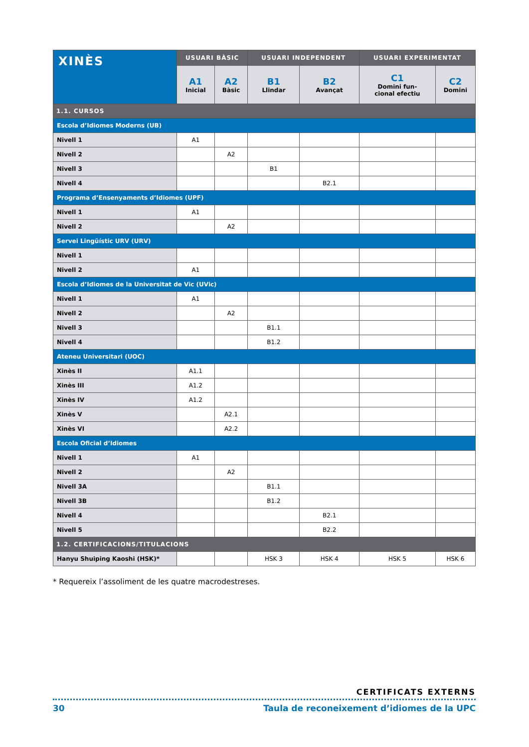| XINÈS | USUARI BÀSIC | | USUARI INDEPENDENT | | USUARI EXPERIMENTAT | |
| --- | --- | --- | --- | --- | --- | --- |
| | A1 Inicial | A2 Bàsic | B1 Llindar | B2 Avançat | C1 Domini fun- cional efectiu | C2 Domini |
| 1.1. CURSOS | | | | | | |
| Escola d’Idiomes Moderns (UB) | | | | | | |
| Nivell 1 | A1 | | | | | |
| Nivell 2 | | A2 | | | | |
| Nivell 3 | | | B1 | | | |
| Nivell 4 | | | | B2.1 | | |
| Programa d’Ensenyaments d’Idiomes (UPF) | | | | | | |
| Nivell 1 | A1 | | | | | |
| Nivell 2 | | A2 | | | | |
| Servei Lingüístic URV (URV) | | | | | | |
| Nivell 1 | | | | | | |
| Nivell 2 | A1 | | | | | |
| Escola d’Idiomes de la Universitat de Vic (UVic) | | | | | | |
| Nivell 1 | A1 | | | | | |
| Nivell 2 | | A2 | | | | |
| Nivell 3 | | | B1.1 | | | |
| Nivell 4 | | | B1.2 | | | |
| Ateneu Universitari (UOC) | | | | | | |
| Xinès II | A1.1 | | | | | |
| Xinès III | A1.2 | | | | | |
| Xinès IV | A1.2 | | | | | |
| Xinès V | | A2.1 | | | | |
| Xinès VI | | A2.2 | | | | |
| Escola Oficial d’Idiomes | | | | | | |
| Nivell 1 | A1 | | | | | |
| Nivell 2 | | A2 | | | | |
| Nivell 3A | | | B1.1 | | | |
| Nivell 3B | | | B1.2 | | | |
| Nivell 4 | | | | B2.1 | | |
| Nivell 5 | | | | B2.2 | | |
| 1.2. CERTIFICACIONS/TITULACIONS | | | | | | |
| Hanyu Shuiping Kaoshi (HSK)* | | | HSK 3 | HSK 4 | HSK 5 | HSK 6 |
* Requereix l’assoliment de les quatre macrodestreses.
CERTIFICATS EXTERNS
30 Taula de reconeixement d’idiomes de la UPC